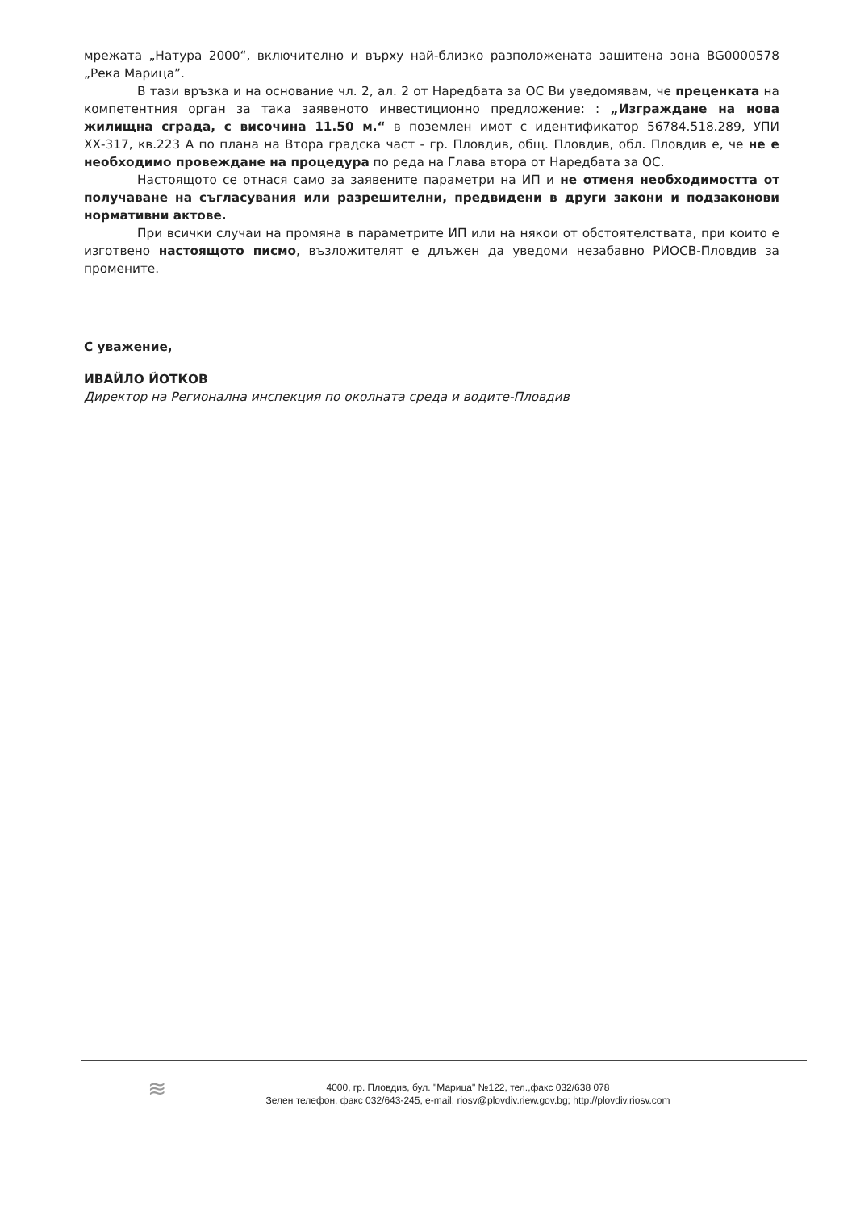мрежата „Натура 2000“, включително и върху най-близко разположената защитена зона BG0000578 „Река Марица”.
В тази връзка и на основание чл. 2, ал. 2 от Наредбата за ОС Ви уведомявам, че преценката на компетентния орган за така заявеното инвестиционно предложение: : „Изграждане на нова жилищна сграда, с височина 11.50 м.“ в поземлен имот с идентификатор 56784.518.289, УПИ ХХ-317, кв.223 А по плана на Втора градска част - гр. Пловдив, общ. Пловдив, обл. Пловдив е, че не е необходимо провеждане на процедура по реда на Глава втора от Наредбата за ОС.
Настоящото се отнася само за заявените параметри на ИП и не отменя необходимостта от получаване на съгласувания или разрешителни, предвидени в други закони и подзаконови нормативни актове.
При всички случаи на промяна в параметрите ИП или на някои от обстоятелствата, при които е изготвено настоящото писмо, възложителят е длъжен да уведоми незабавно РИОСВ-Пловдив за промените.
С уважение,
ИВАЙЛО ЙОТКОВ
Директор на Регионална инспекция по околната среда и водите-Пловдив
≋
4000, гр. Пловдив, бул. "Марица" №122, тел.,факс 032/638 078
Зелен телефон, факс 032/643-245, e-mail: riosv@plovdiv.riew.gov.bg; http://plovdiv.riosv.com